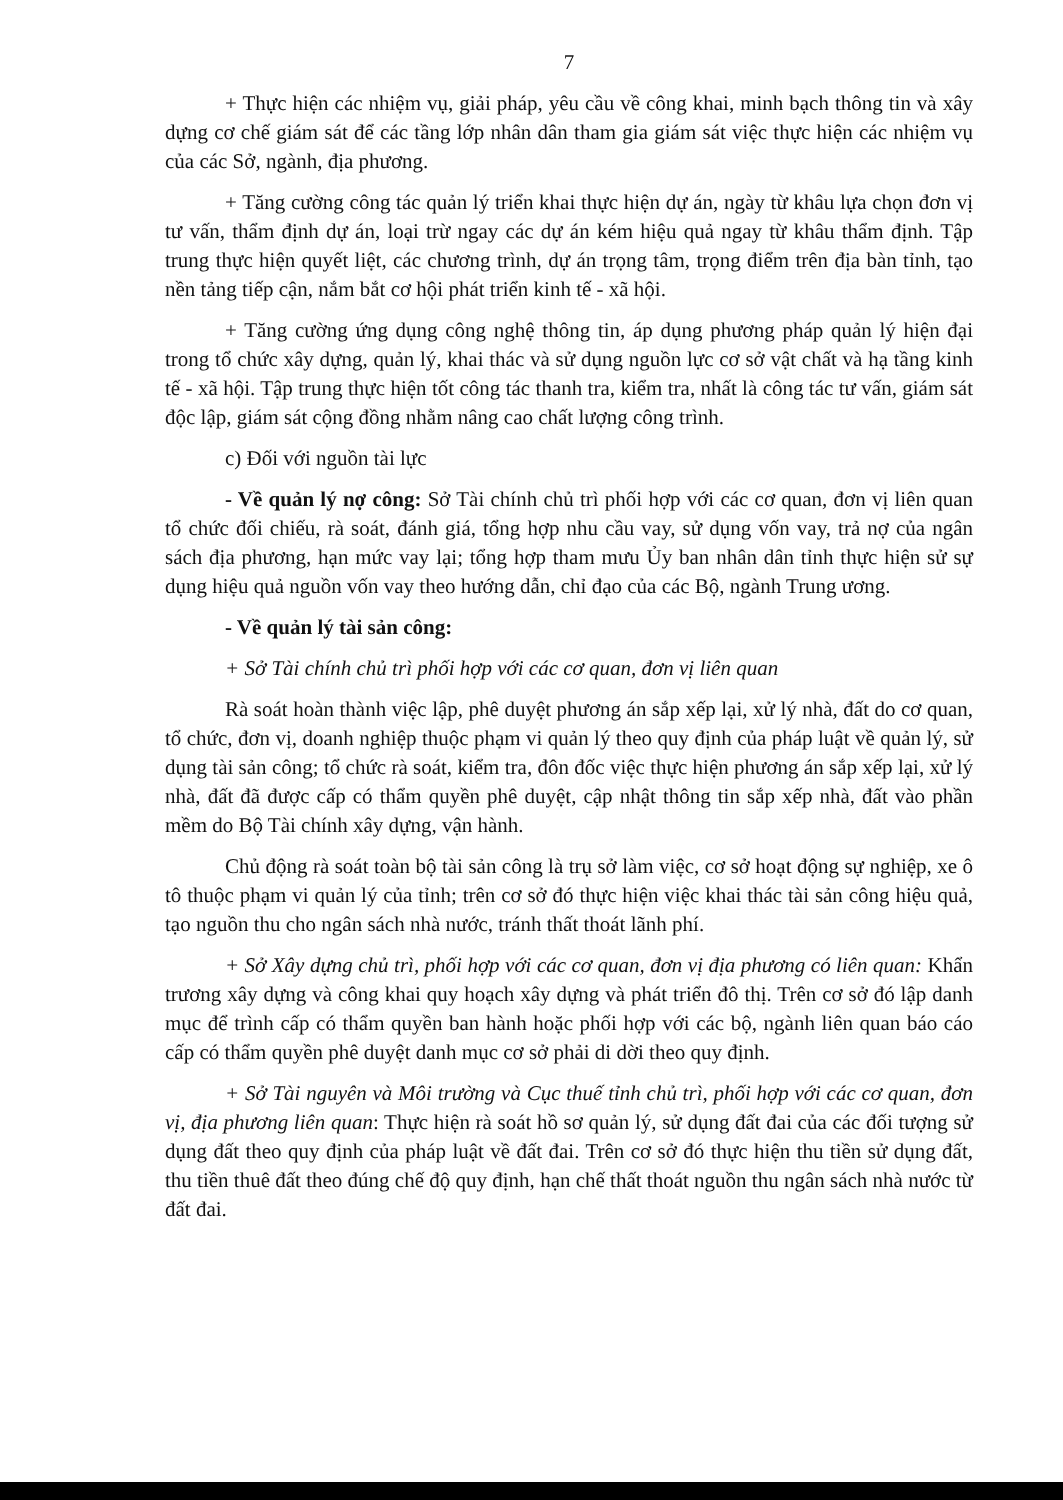7
+ Thực hiện các nhiệm vụ, giải pháp, yêu cầu về công khai, minh bạch thông tin và xây dựng cơ chế giám sát để các tầng lớp nhân dân tham gia giám sát việc thực hiện các nhiệm vụ của các Sở, ngành, địa phương.
+ Tăng cường công tác quản lý triển khai thực hiện dự án, ngày từ khâu lựa chọn đơn vị tư vấn, thẩm định dự án, loại trừ ngay các dự án kém hiệu quả ngay từ khâu thẩm định. Tập trung thực hiện quyết liệt, các chương trình, dự án trọng tâm, trọng điểm trên địa bàn tỉnh, tạo nền tảng tiếp cận, nắm bắt cơ hội phát triển kinh tế - xã hội.
+ Tăng cường ứng dụng công nghệ thông tin, áp dụng phương pháp quản lý hiện đại trong tổ chức xây dựng, quản lý, khai thác và sử dụng nguồn lực cơ sở vật chất và hạ tầng kinh tế - xã hội. Tập trung thực hiện tốt công tác thanh tra, kiểm tra, nhất là công tác tư vấn, giám sát độc lập, giám sát cộng đồng nhằm nâng cao chất lượng công trình.
c) Đối với nguồn tài lực
- Về quản lý nợ công: Sở Tài chính chủ trì phối hợp với các cơ quan, đơn vị liên quan tổ chức đối chiếu, rà soát, đánh giá, tổng hợp nhu cầu vay, sử dụng vốn vay, trả nợ của ngân sách địa phương, hạn mức vay lại; tổng hợp tham mưu Ủy ban nhân dân tỉnh thực hiện sử sự dụng hiệu quả nguồn vốn vay theo hướng dẫn, chỉ đạo của các Bộ, ngành Trung ương.
- Về quản lý tài sản công:
+ Sở Tài chính chủ trì phối hợp với các cơ quan, đơn vị liên quan
Rà soát hoàn thành việc lập, phê duyệt phương án sắp xếp lại, xử lý nhà, đất do cơ quan, tổ chức, đơn vị, doanh nghiệp thuộc phạm vi quản lý theo quy định của pháp luật về quản lý, sử dụng tài sản công; tổ chức rà soát, kiểm tra, đôn đốc việc thực hiện phương án sắp xếp lại, xử lý nhà, đất đã được cấp có thẩm quyền phê duyệt, cập nhật thông tin sắp xếp nhà, đất vào phần mềm do Bộ Tài chính xây dựng, vận hành.
Chủ động rà soát toàn bộ tài sản công là trụ sở làm việc, cơ sở hoạt động sự nghiệp, xe ô tô thuộc phạm vi quản lý của tỉnh; trên cơ sở đó thực hiện việc khai thác tài sản công hiệu quả, tạo nguồn thu cho ngân sách nhà nước, tránh thất thoát lãnh phí.
+ Sở Xây dựng chủ trì, phối hợp với các cơ quan, đơn vị địa phương có liên quan: Khẩn trương xây dựng và công khai quy hoạch xây dựng và phát triển đô thị. Trên cơ sở đó lập danh mục để trình cấp có thẩm quyền ban hành hoặc phối hợp với các bộ, ngành liên quan báo cáo cấp có thẩm quyền phê duyệt danh mục cơ sở phải di dời theo quy định.
+ Sở Tài nguyên và Môi trường và Cục thuế tỉnh chủ trì, phối hợp với các cơ quan, đơn vị, địa phương liên quan: Thực hiện rà soát hồ sơ quản lý, sử dụng đất đai của các đối tượng sử dụng đất theo quy định của pháp luật về đất đai. Trên cơ sở đó thực hiện thu tiền sử dụng đất, thu tiền thuê đất theo đúng chế độ quy định, hạn chế thất thoát nguồn thu ngân sách nhà nước từ đất đai.